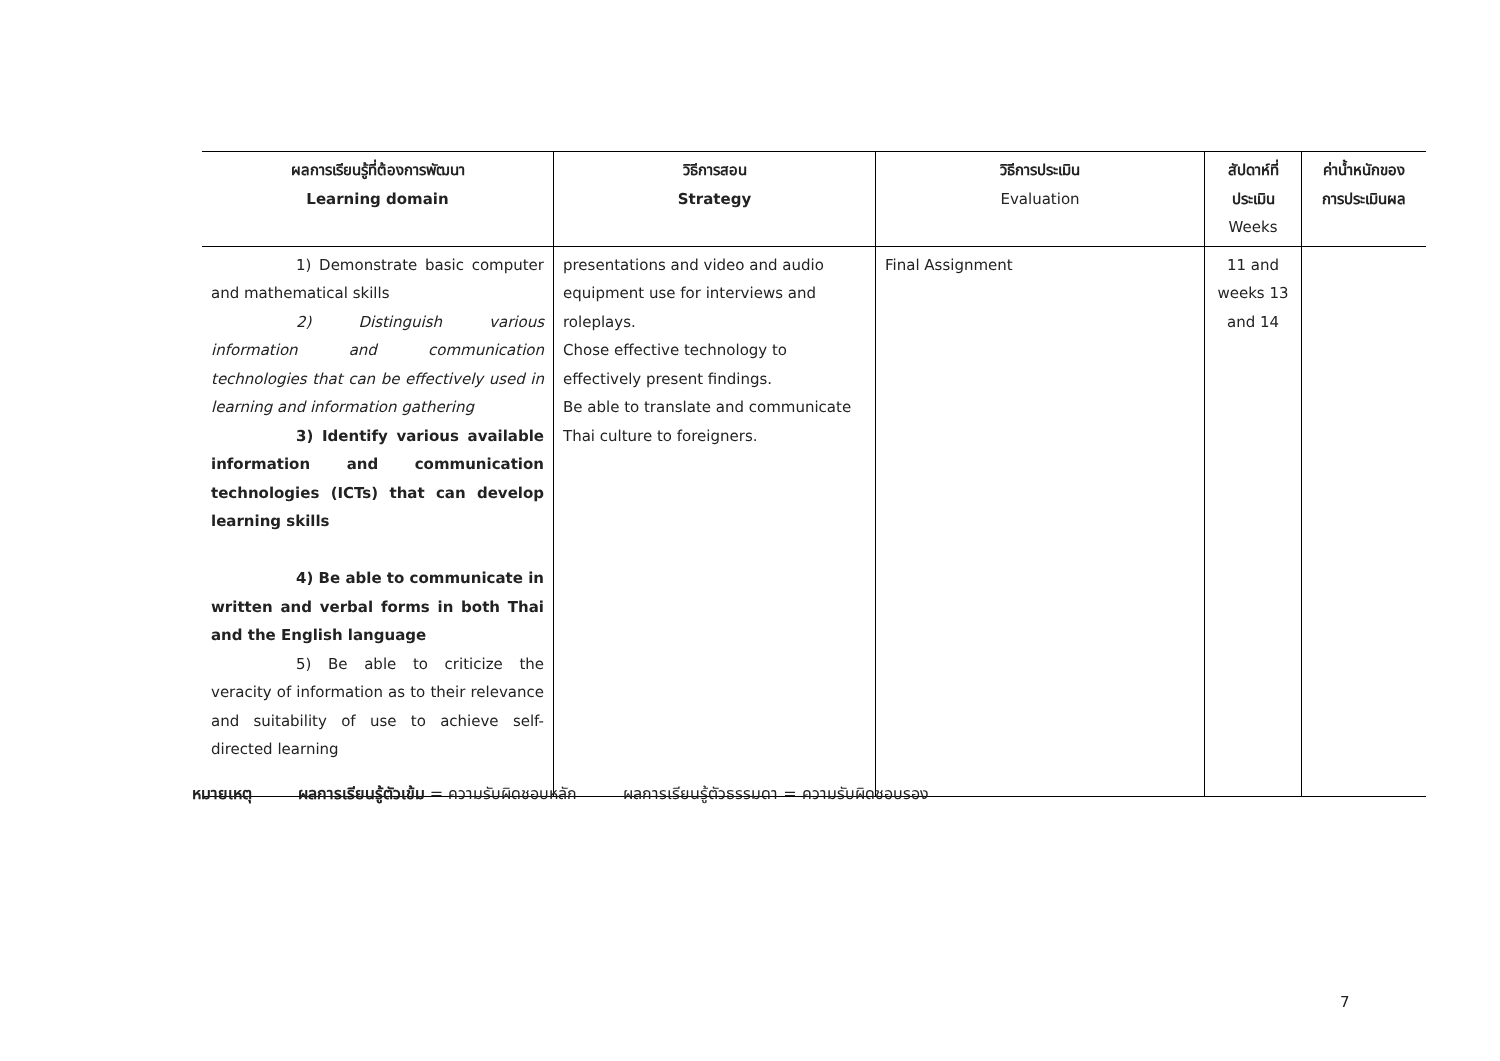| ผลการเรียนรู้ที่ต้องการพัฒนา Learning domain | วิธีการสอน Strategy | วิธีการประเมิน Evaluation | สัปดาห์ที่ ประเมิน Weeks | ค่าน้ำหนักของ การประเมินผล |
| --- | --- | --- | --- | --- |
| 1) Demonstrate basic computer and mathematical skills 2) Distinguish various information and communication technologies that can be effectively used in learning and information gathering 3) Identify various available information and communication technologies (ICTs) that can develop learning skills 4) Be able to communicate in written and verbal forms in both Thai and the English language 5) Be able to criticize the veracity of information as to their relevance and suitability of use to achieve self-directed learning | presentations and video and audio equipment use for interviews and roleplays. Chose effective technology to effectively present findings. Be able to translate and communicate Thai culture to foreigners. | Final Assignment | 11 and weeks 13 and 14 | |
หมายเหตุ ผลการเรียนรู้ตัวเข้ม = ความรับผิดชอบหลัก ผลการเรียนรู้ตัวธรรมดา = ความรับผิดชอบรอง
7